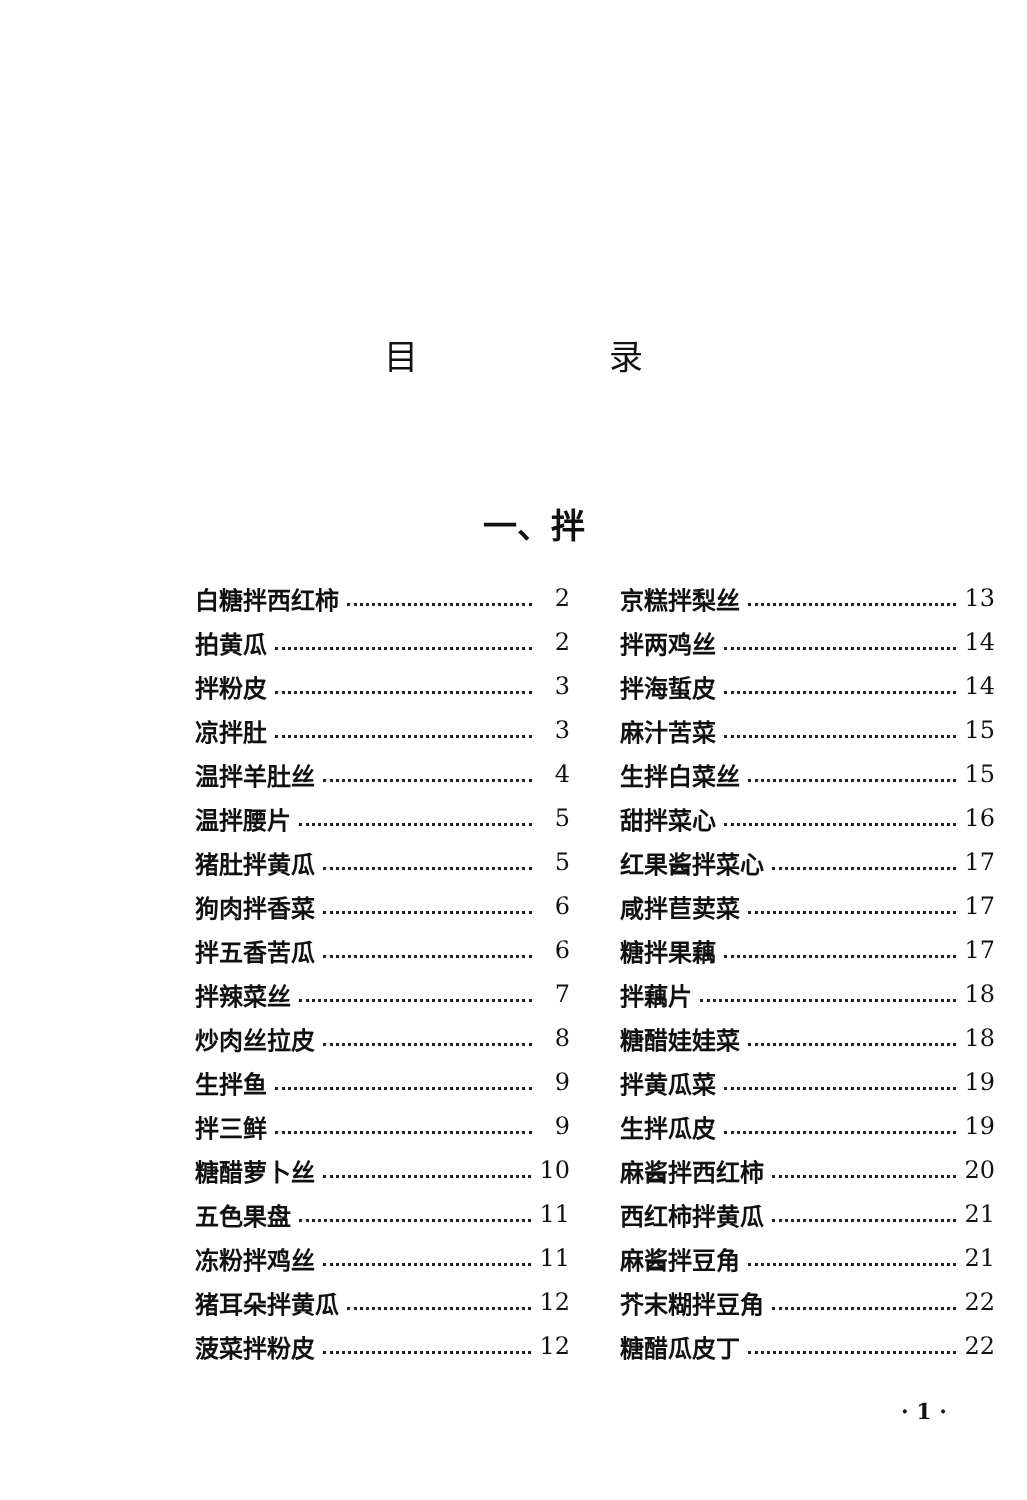目 录
一、拌
白糖拌西红柿 2
拍黄瓜 2
拌粉皮 3
凉拌肚 3
温拌羊肚丝 4
温拌腰片 5
猪肚拌黄瓜 5
狗肉拌香菜 6
拌五香苦瓜 6
拌辣菜丝 7
炒肉丝拉皮 8
生拌鱼 9
拌三鲜 9
糖醋萝卜丝 10
五色果盘 11
冻粉拌鸡丝 11
猪耳朵拌黄瓜 12
菠菜拌粉皮 12
京糕拌梨丝 13
拌两鸡丝 14
拌海蜇皮 14
麻汁苦菜 15
生拌白菜丝 15
甜拌菜心 16
红果酱拌菜心 17
咸拌苣荬菜 17
糖拌果藕 17
拌藕片 18
糖醋娃娃菜 18
拌黄瓜菜 19
生拌瓜皮 19
麻酱拌西红柿 20
西红柿拌黄瓜 21
麻酱拌豆角 21
芥末糊拌豆角 22
糖醋瓜皮丁 22
· 1 ·